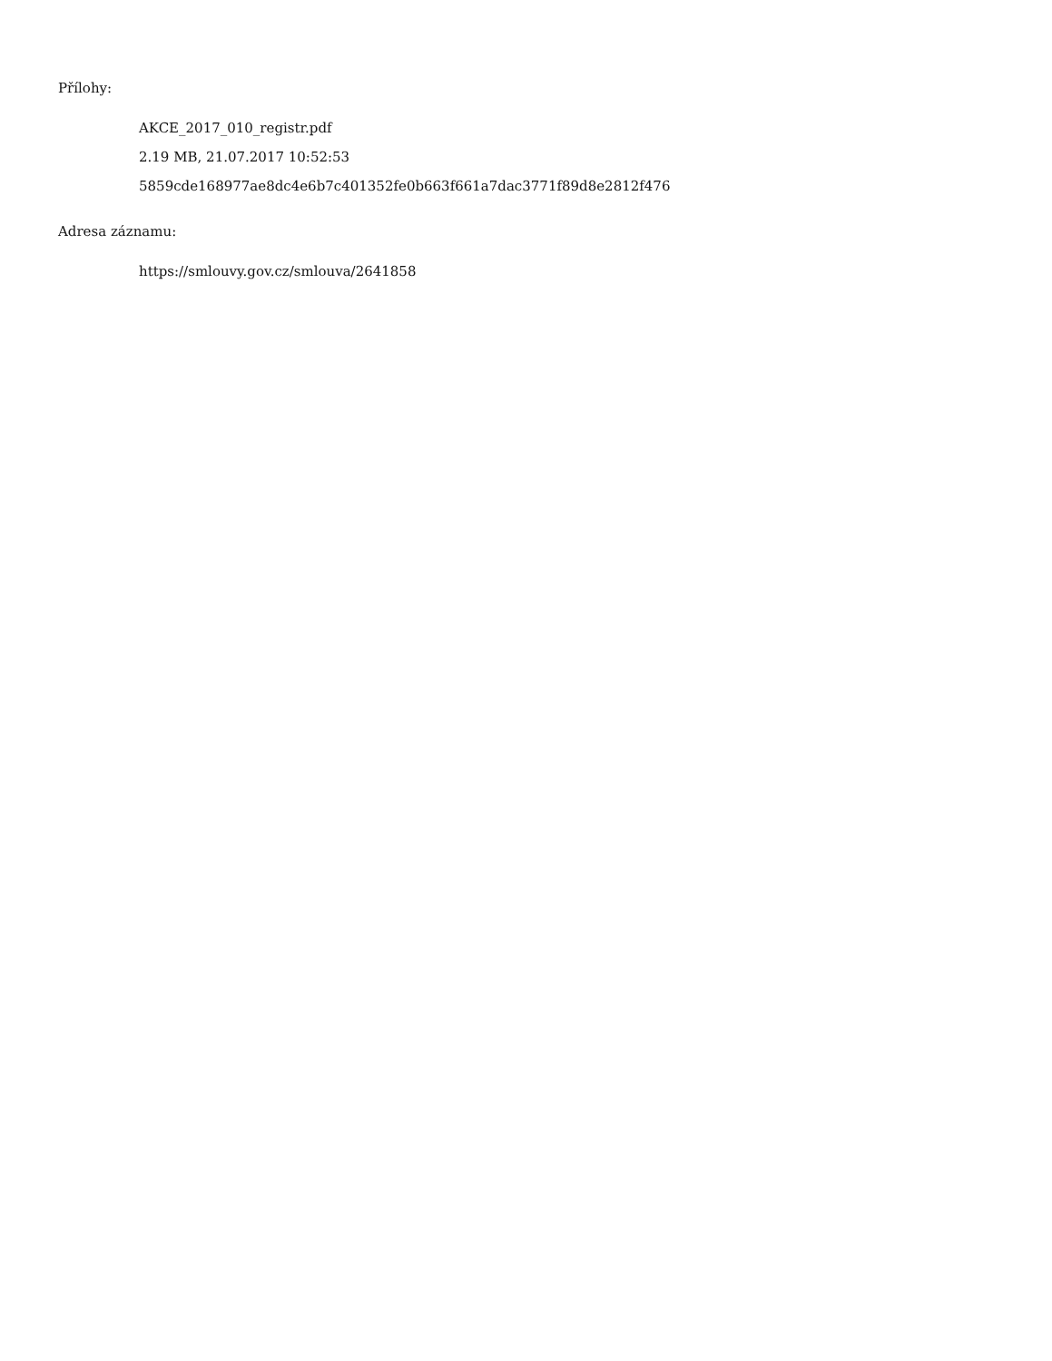Přílohy:
AKCE_2017_010_registr.pdf
2.19 MB, 21.07.2017 10:52:53
5859cde168977ae8dc4e6b7c401352fe0b663f661a7dac3771f89d8e2812f476
Adresa záznamu:
https://smlouvy.gov.cz/smlouva/2641858